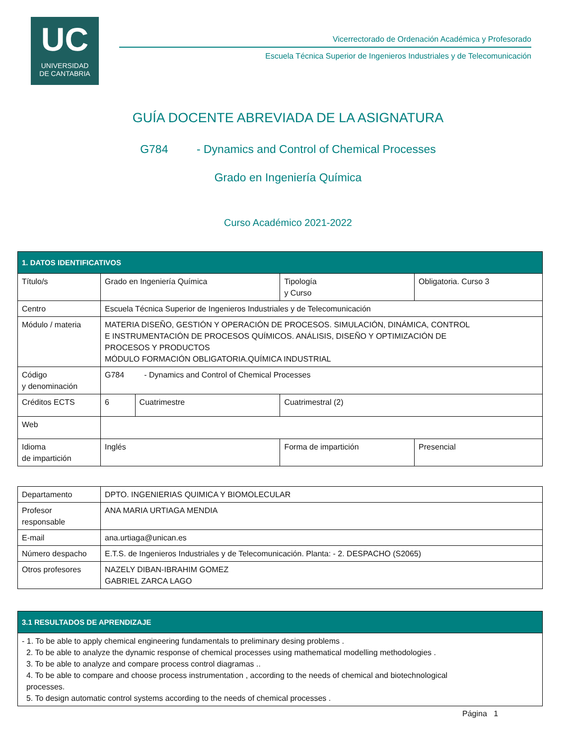UC
UNIVERSIDAD
DE CANTABRIA
Vicerrectorado de Ordenación Académica y Profesorado
Escuela Técnica Superior de Ingenieros Industriales y de Telecomunicación
GUÍA DOCENTE ABREVIADA DE LA ASIGNATURA
G784 - Dynamics and Control of Chemical Processes
Grado en Ingeniería Química
Curso Académico 2021-2022
| 1. DATOS IDENTIFICATIVOS | | | | | |
| Título/s | Grado en Ingeniería Química | | | Tipología y Curso | Obligatoria. Curso 3 |
| Centro | Escuela Técnica Superior de Ingenieros Industriales y de Telecomunicación | | | | |
| Módulo / materia | MATERIA DISEÑO, GESTIÓN Y OPERACIÓN DE PROCESOS. SIMULACIÓN, DINÁMICA, CONTROL E INSTRUMENTACIÓN DE PROCESOS QUÍMICOS. ANÁLISIS, DISEÑO Y OPTIMIZACIÓN DE PROCESOS Y PRODUCTOS MÓDULO FORMACIÓN OBLIGATORIA.QUÍMICA INDUSTRIAL | | | | |
| Código y denominación | G784 - Dynamics and Control of Chemical Processes | | | | |
| Créditos ECTS | 6 | Cuatrimestre | Cuatrimestral (2) | | |
| Web | | | | | |
| Idioma de impartición | Inglés | | Forma de impartición | | Presencial |
| Departamento | DPTO. INGENIERIAS QUIMICA Y BIOMOLECULAR |
| Profesor responsable | ANA MARIA URTIAGA MENDIA |
| E-mail | ana.urtiaga@unican.es |
| Número despacho | E.T.S. de Ingenieros Industriales y de Telecomunicación. Planta: - 2. DESPACHO (S2065) |
| Otros profesores | NAZELY DIBAN-IBRAHIM GOMEZ GABRIEL ZARCA LAGO |
| 3.1 RESULTADOS DE APRENDIZAJE |
| - 1. To be able to apply chemical engineering fundamentals to preliminary desing problems . 2. To be able to analyze the dynamic response of chemical processes using mathematical modelling methodologies . 3. To be able to analyze and compare process control diagramas .. 4. To be able to compare and choose process instrumentation , according to the needs of chemical and biotechnological processes. 5. To design automatic control systems according to the needs of chemical processes . |
Página 1